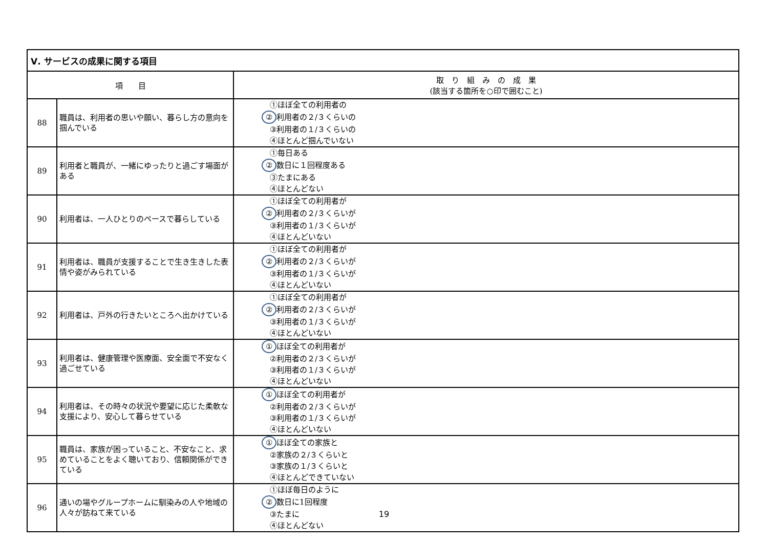| Ⅴ. サービスの成果に関する項目 | | |
| --- | --- | --- |
| 項 目 | | 取 り 組 み の 成 果 (該当する箇所を○印で囲むこと) |
| 88 | 職員は、利用者の思いや願い、暮らし方の意向を掴んでいる | ①ほぼ全ての利用者の ② 利用者の２/３くらいの ③利用者の１/３くらいの ④ほとんど掴んでいない |
| 89 | 利用者と職員が、一緒にゆったりと過ごす場面がある | ①毎日ある ② 数日に１回程度ある ③たまにある ④ほとんどない |
| 90 | 利用者は、一人ひとりのペースで暮らしている | ①ほぼ全ての利用者が ② 利用者の２/３くらいが ③利用者の１/３くらいが ④ほとんどいない |
| 91 | 利用者は、職員が支援することで生き生きした表情や姿がみられている | ①ほぼ全ての利用者が ② 利用者の２/３くらいが ③利用者の１/３くらいが ④ほとんどいない |
| 92 | 利用者は、戸外の行きたいところへ出かけている | ①ほぼ全ての利用者が ② 利用者の２/３くらいが ③利用者の１/３くらいが ④ほとんどいない |
| 93 | 利用者は、健康管理や医療面、安全面で不安なく過ごせている | ① ほぼ全ての利用者が ②利用者の２/３くらいが ③利用者の１/３くらいが ④ほとんどいない |
| 94 | 利用者は、その時々の状況や要望に応じた柔軟な支援により、安心して暮らせている | ① ほぼ全ての利用者が ②利用者の２/３くらいが ③利用者の１/３くらいが ④ほとんどいない |
| 95 | 職員は、家族が困っていること、不安なこと、求めていることをよく聴いており、信頼関係ができている | ① ほぼ全ての家族と ②家族の２/３くらいと ③家族の１/３くらいと ④ほとんどできていない |
| 96 | 通いの場やグループホームに馴染みの人や地域の人々が訪ねて来ている | ①ほぼ毎日のように ② 数日に1回程度 ③たまに ④ほとんどない |
19